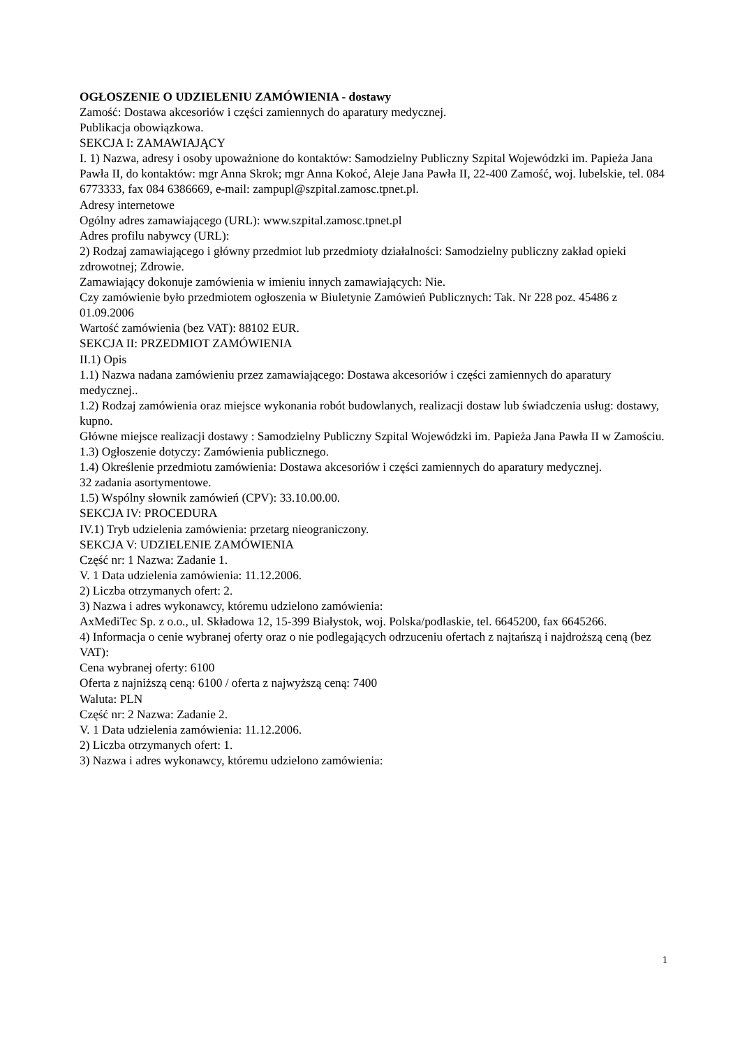OGŁOSZENIE O UDZIELENIU ZAMÓWIENIA - dostawy
Zamość: Dostawa akcesoriów i części zamiennych do aparatury medycznej.
Publikacja obowiązkowa.
SEKCJA I: ZAMAWIAJĄCY
I. 1) Nazwa, adresy i osoby upoważnione do kontaktów: Samodzielny Publiczny Szpital Wojewódzki im. Papieża Jana Pawła II, do kontaktów: mgr Anna Skrok; mgr Anna Kokoć, Aleje Jana Pawła II, 22-400 Zamość, woj. lubelskie, tel. 084 6773333, fax 084 6386669, e-mail: zampupl@szpital.zamosc.tpnet.pl.
Adresy internetowe
Ogólny adres zamawiającego (URL): www.szpital.zamosc.tpnet.pl
Adres profilu nabywcy (URL):
2) Rodzaj zamawiającego i główny przedmiot lub przedmioty działalności: Samodzielny publiczny zakład opieki zdrowotnej; Zdrowie.
Zamawiający dokonuje zamówienia w imieniu innych zamawiających: Nie.
Czy zamówienie było przedmiotem ogłoszenia w Biuletynie Zamówień Publicznych: Tak. Nr 228 poz. 45486 z 01.09.2006
Wartość zamówienia (bez VAT): 88102 EUR.
SEKCJA II: PRZEDMIOT ZAMÓWIENIA
II.1) Opis
1.1) Nazwa nadana zamówieniu przez zamawiającego: Dostawa akcesoriów i części zamiennych do aparatury medycznej..
1.2) Rodzaj zamówienia oraz miejsce wykonania robót budowlanych, realizacji dostaw lub świadczenia usług: dostawy, kupno.
Główne miejsce realizacji dostawy : Samodzielny Publiczny Szpital Wojewódzki im. Papieża Jana Pawła II w Zamościu.
1.3) Ogłoszenie dotyczy: Zamówienia publicznego.
1.4) Określenie przedmiotu zamówienia: Dostawa akcesoriów i części zamiennych do aparatury medycznej.
32 zadania asortymentowe.
1.5) Wspólny słownik zamówień (CPV): 33.10.00.00.
SEKCJA IV: PROCEDURA
IV.1) Tryb udzielenia zamówienia: przetarg nieograniczony.
SEKCJA V: UDZIELENIE ZAMÓWIENIA
Część nr: 1 Nazwa: Zadanie 1.
V. 1 Data udzielenia zamówienia: 11.12.2006.
2) Liczba otrzymanych ofert: 2.
3) Nazwa i adres wykonawcy, któremu udzielono zamówienia:
AxMediTec Sp. z o.o., ul. Składowa 12, 15-399 Białystok, woj. Polska/podlaskie, tel. 6645200, fax 6645266.
4) Informacja o cenie wybranej oferty oraz o nie podlegających odrzuceniu ofertach z najtańszą i najdroższą ceną (bez VAT):
Cena wybranej oferty: 6100
Oferta z najniższą ceną: 6100 / oferta z najwyższą ceną: 7400
Waluta: PLN
Część nr: 2 Nazwa: Zadanie 2.
V. 1 Data udzielenia zamówienia: 11.12.2006.
2) Liczba otrzymanych ofert: 1.
3) Nazwa i adres wykonawcy, któremu udzielono zamówienia:
1